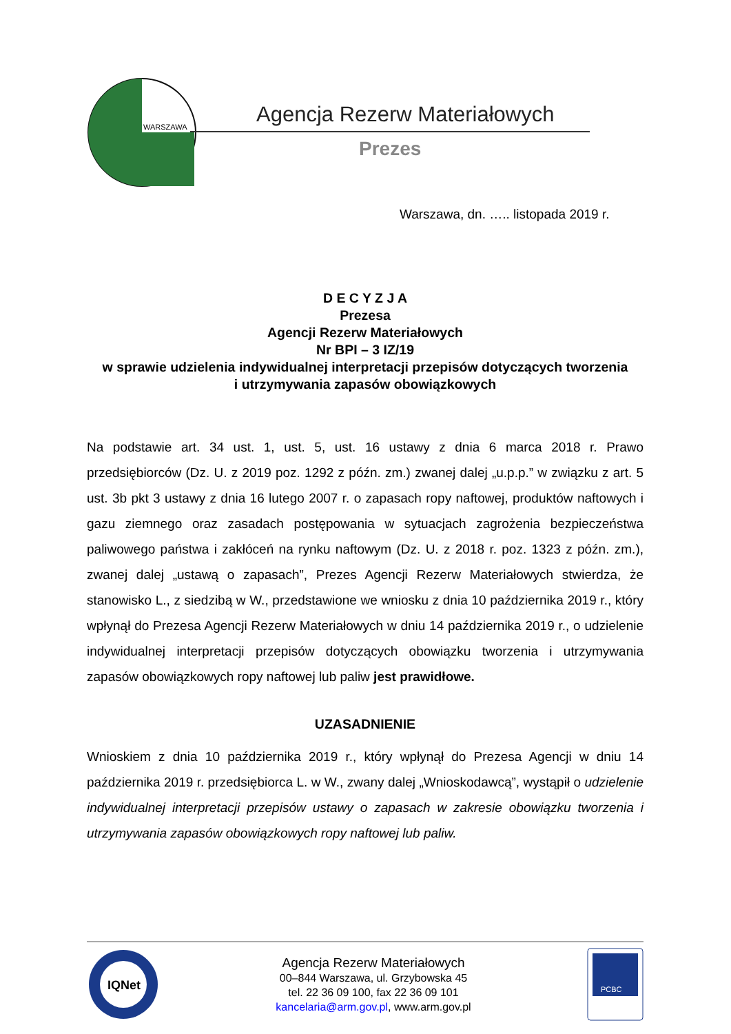WARSZAWA
Agencja Rezerw Materiałowych
Prezes
Warszawa, dn. ….. listopada 2019 r.
D E C Y Z J A
Prezesa
Agencji Rezerw Materiałowych
Nr BPI – 3 IZ/19
w sprawie udzielenia indywidualnej interpretacji przepisów dotyczących tworzenia
i utrzymywania zapasów obowiązkowych
Na podstawie art. 34 ust. 1, ust. 5, ust. 16 ustawy z dnia 6 marca 2018 r. Prawo przedsiębiorców (Dz. U. z 2019 poz. 1292 z późn. zm.) zwanej dalej „u.p.p.” w związku z art. 5 ust. 3b pkt 3 ustawy z dnia 16 lutego 2007 r. o zapasach ropy naftowej, produktów naftowych i gazu ziemnego oraz zasadach postępowania w sytuacjach zagrożenia bezpieczeństwa paliwowego państwa i zakłóceń na rynku naftowym (Dz. U. z 2018 r. poz. 1323 z późn. zm.), zwanej dalej „ustawą o zapasach”, Prezes Agencji Rezerw Materiałowych stwierdza, że stanowisko L., z siedzibą w W., przedstawione we wniosku z dnia 10 października 2019 r., który wpłynął do Prezesa Agencji Rezerw Materiałowych w dniu 14 października 2019 r., o udzielenie indywidualnej interpretacji przepisów dotyczących obowiązku tworzenia i utrzymywania zapasów obowiązkowych ropy naftowej lub paliw jest prawidłowe.
UZASADNIENIE
Wnioskiem z dnia 10 października 2019 r., który wpłynął do Prezesa Agencji w dniu 14 października 2019 r. przedsiębiorca L. w W., zwany dalej „Wnioskodawcą”, wystąpił o udzielenie indywidualnej interpretacji przepisów ustawy o zapasach w zakresie obowiązku tworzenia i utrzymywania zapasów obowiązkowych ropy naftowej lub paliw.
IQNet
Agencja Rezerw Materiałowych
00–844 Warszawa, ul. Grzybowska 45
tel. 22 36 09 100, fax 22 36 09 101
kancelaria@arm.gov.pl, www.arm.gov.pl
PCBC